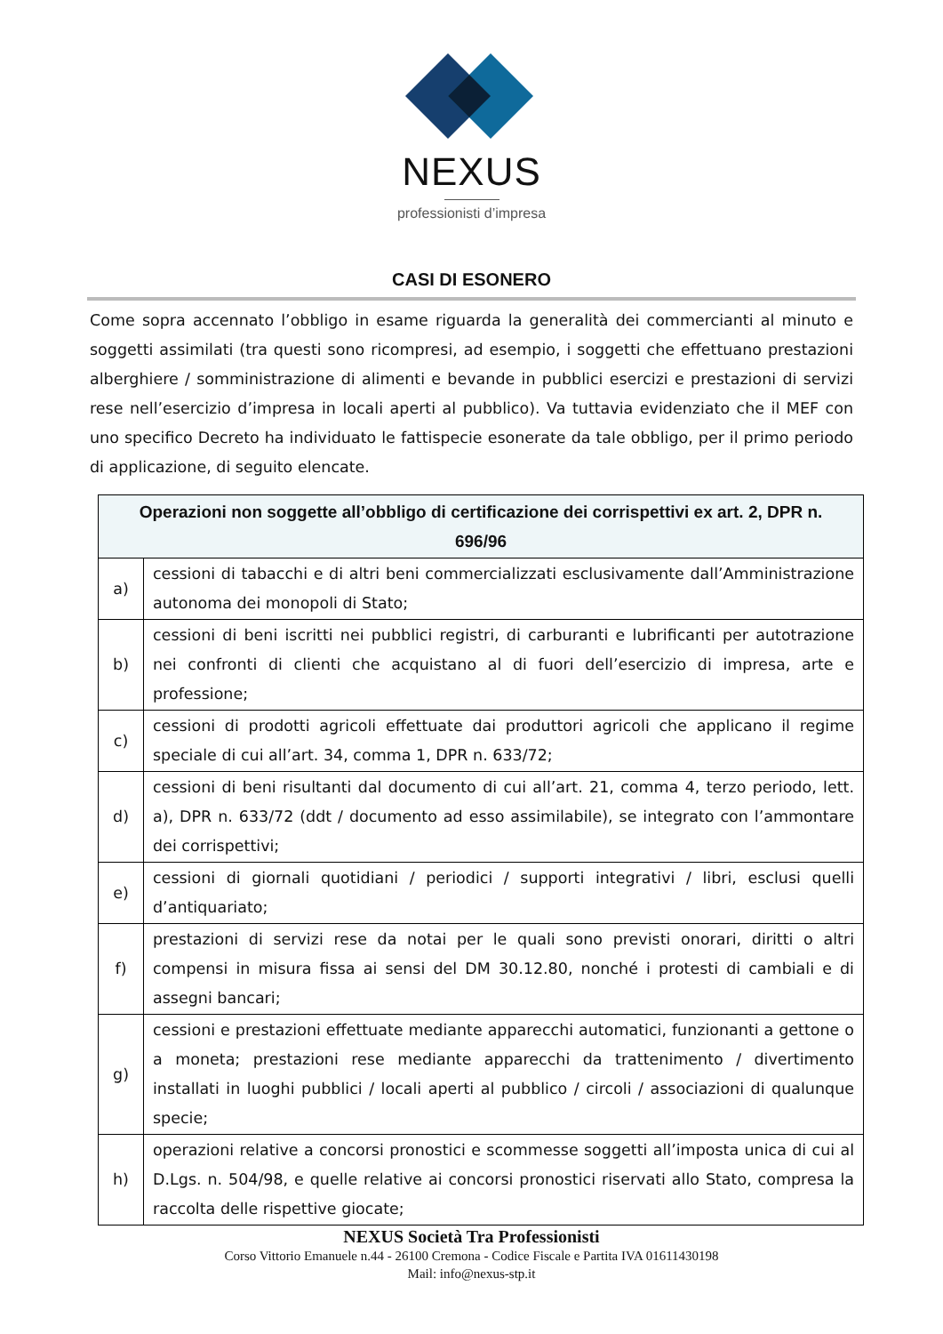NEXUS
professionisti d’impresa
CASI DI ESONERO
Come sopra accennato l’obbligo in esame riguarda la generalità dei commercianti al minuto e soggetti assimilati (tra questi sono ricompresi, ad esempio, i soggetti che effettuano prestazioni alberghiere / somministrazione di alimenti e bevande in pubblici esercizi e prestazioni di servizi rese nell’esercizio d’impresa in locali aperti al pubblico). Va tuttavia evidenziato che il MEF con uno specifico Decreto ha individuato le fattispecie esonerate da tale obbligo, per il primo periodo di applicazione, di seguito elencate.
| Operazioni non soggette all’obbligo di certificazione dei corrispettivi ex art. 2, DPR n. 696/96 | |
| --- | --- |
| a) | cessioni di tabacchi e di altri beni commercializzati esclusivamente dall’Amministrazione autonoma dei monopoli di Stato; |
| b) | cessioni di beni iscritti nei pubblici registri, di carburanti e lubrificanti per autotrazione nei confronti di clienti che acquistano al di fuori dell’esercizio di impresa, arte e professione; |
| c) | cessioni di prodotti agricoli effettuate dai produttori agricoli che applicano il regime speciale di cui all’art. 34, comma 1, DPR n. 633/72; |
| d) | cessioni di beni risultanti dal documento di cui all’art. 21, comma 4, terzo periodo, lett. a), DPR n. 633/72 (ddt / documento ad esso assimilabile), se integrato con l’ammontare dei corrispettivi; |
| e) | cessioni di giornali quotidiani / periodici / supporti integrativi / libri, esclusi quelli d’antiquariato; |
| f) | prestazioni di servizi rese da notai per le quali sono previsti onorari, diritti o altri compensi in misura fissa ai sensi del DM 30.12.80, nonché i protesti di cambiali e di assegni bancari; |
| g) | cessioni e prestazioni effettuate mediante apparecchi automatici, funzionanti a gettone o a moneta; prestazioni rese mediante apparecchi da trattenimento / divertimento installati in luoghi pubblici / locali aperti al pubblico / circoli / associazioni di qualunque specie; |
| h) | operazioni relative a concorsi pronostici e scommesse soggetti all’imposta unica di cui al D.Lgs. n. 504/98, e quelle relative ai concorsi pronostici riservati allo Stato, compresa la raccolta delle rispettive giocate; |
NEXUS Società Tra Professionisti
Corso Vittorio Emanuele n.44 - 26100 Cremona - Codice Fiscale e Partita IVA 01611430198
Mail: info@nexus-stp.it